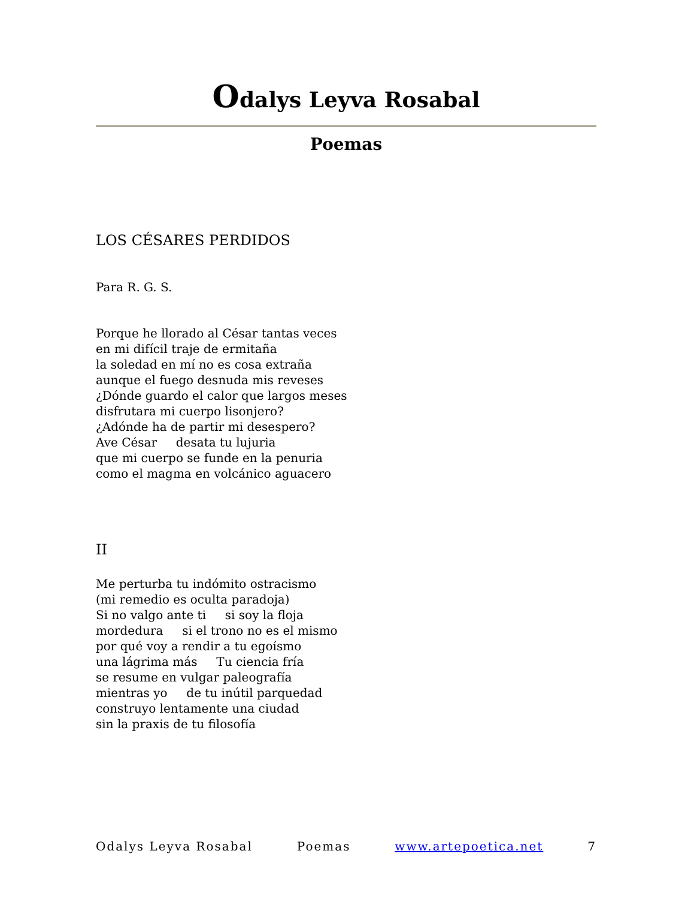Odalys Leyva Rosabal
Poemas
LOS CÉSARES PERDIDOS
Para R. G. S.
Porque he llorado al César tantas veces
en mi difícil traje de ermitaña
la soledad en mí no es cosa extraña
aunque el fuego desnuda mis reveses
¿Dónde guardo el calor que largos meses
disfrutara mi cuerpo lisonjero?
¿Adónde ha de partir mi desespero?
Ave César desata tu lujuria
que mi cuerpo se funde en la penuria
como el magma en volcánico aguacero
II
Me perturba tu indómito ostracismo
(mi remedio es oculta paradoja)
Si no valgo ante ti si soy la floja
mordedura si el trono no es el mismo
por qué voy a rendir a tu egoísmo
una lágrima más Tu ciencia fría
se resume en vulgar paleografía
mientras yo de tu inútil parquedad
construyo lentamente una ciudad
sin la praxis de tu filosofía
Odalys Leyva Rosabal Poemas www.artepoetica.net 7